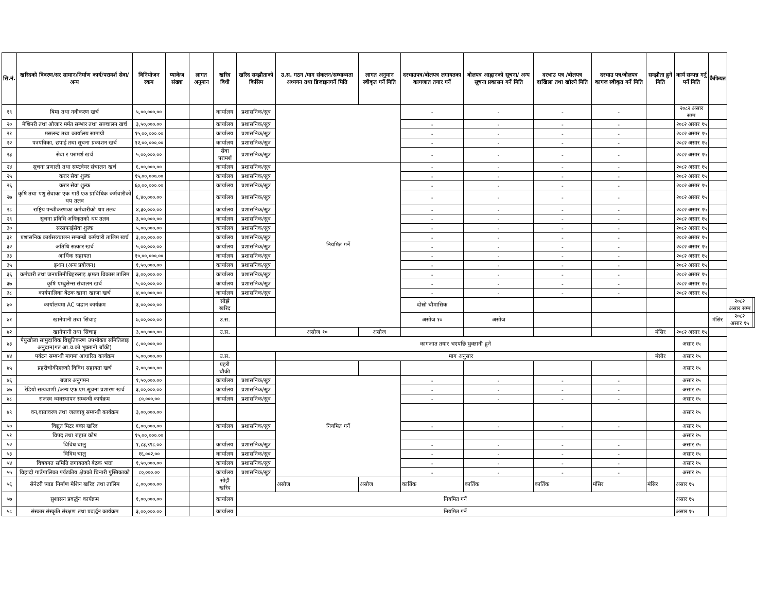| सि.नं. | खरिदको विवरण/सर सामान/निर्माण कार्य/परामर्श सेवा/अन्य | विनियोजन रकम | प्याकेज संख्या | लागत अनुमान | खरिद विधी | खरिद सम्झौताको किसिम | उ.स. गठन /माग संकलन/सम्भाव्यता अध्ययन तथा डिजाइनगर्ने मिति | लागत अनुमान स्वीकृत गर्ने मिति | दरभाउपत्र/बोलपत्र लगायतका कागजात तयार गर्ने | बोलपत्र आह्वानको सूचना/ अन्य सूचना प्रकासन गर्ने मिति | दरभाउ पत्र /बोलपत्र दाखिला तथा खोल्ने मिति | दरभाउ पत्र/बोलपत्र कागज स्वीकृत गर्ने मिति | सम्झौता हुने मिति | कार्य सम्पन्न गर्नु पर्ने मिति | कैफियत | | |
| --- | --- | --- | --- | --- | --- | --- | --- | --- | --- | --- | --- | --- | --- | --- | --- | --- | --- |
| १९ | बिमा तथा नवीकरण खर्च | ५,००,०००.०० | | | कार्यालय | प्रशासनिक/सुत्र | | | - | - | - | - | | २०८२ असार सम्म | | | |
| २० | मेशिनरी तथा औजार मर्मत सम्भार तथा सञ्चालन खर्च | ३,५०,०००.०० | | | कार्यालय | प्रशासनिक/सुत्र | | | - | - | - | - | | २०८२ असार १५ | | | |
| २१ | मसलन्द तथा कार्यालय सामाग्री | १५,००,०००.०० | | | कार्यालय | प्रशासनिक/सुत्र | | | - | - | - | - | | २०८२ असार १५ | | | |
| २२ | पत्रपत्रिका, छपाई तथा सूचना प्रकाशन खर्च | १२,००,०००.०० | | | कार्यालय | प्रशासनिक/सुत्र | | | - | - | - | - | | २०८२ असार १५ | | | |
| २३ | सेवा र परामर्श खर्च | ५,००,०००.०० | | | सेवा परामर्श | प्रशासनिक/सुत्र | | | - | - | - | - | | २०८२ असार १५ | | | |
| २४ | सूचना प्रणाली तथा सफ्टवेयर संचालन खर्च | ६,००,०००.०० | | | कार्यालय | प्रशासनिक/सुत्र | नियमित गर्ने | | - | - | - | - | | २०८२ असार १५ | | | |
| २५ | करार सेवा शुल्क | १५,००,०००.०० | | | कार्यालय | प्रशासनिक/सुत्र | | | - | - | - | - | | २०८२ असार १५ | | | |
| २६ | करार सेवा शुल्क | ६०,००,०००.०० | | | कार्यालय | प्रशासनिक/सुत्र | | | - | - | - | - | | २०८२ असार १५ | | | |
| २७ | कृषि तथा पशु सेवाका एक गाउँ एक प्राविधिक कर्मचारीको थप तलव | ६,४०,०००.०० | | | कार्यालय | प्रशासनिक/सुत्र | | | - | - | - | - | | २०८२ असार १५ | | | |
| २८ | राष्ट्रिय पन्जीकरणका कर्मचारीको थप तलव | ४,३०,०००.०० | | | कार्यालय | प्रशासनिक/सुत्र | | | - | - | - | - | | २०८२ असार १५ | | | |
| २९ | सूचना प्रविधि अधिकृतको थप तलव | ३,००,०००.०० | | | कार्यालय | प्रशासनिक/सुत्र | | | - | - | - | - | | २०८२ असार १५ | | | |
| ३० | सरसफाईसेवा शुल्क | ५,००,०००.०० | | | कार्यालय | प्रशासनिक/सुत्र | | | - | - | - | - | | २०८२ असार १५ | | | |
| ३१ | प्रशासनिक कार्यसञ्चालन सम्बन्धी कर्मचारी तालिम खर्च | ३,००,०००.०० | | | कार्यालय | प्रशासनिक/सुत्र | | | - | - | - | - | | २०८२ असार १५ | | | |
| ३२ | अतिथि सत्कार खर्च | ५,००,०००.०० | | | कार्यालय | प्रशासनिक/सुत्र | | | - | - | - | - | | २०८२ असार १५ | | | |
| ३३ | आर्थिक सहायता | १०,००,०००.०० | | | कार्यालय | प्रशासनिक/सुत्र | | | - | - | - | - | | २०८२ असार १५ | | | |
| ३५ | इन्धन (अन्य प्रयोजन) | १,५०,०००.०० | | | कार्यालय | प्रशासनिक/सुत्र | | | - | - | - | - | | २०८२ असार १५ | | | |
| ३६ | कर्मचारी तथा जनप्रतिनीधिहरुलाइ क्षमता विकास तालिम | ३,००,०००.०० | | | कार्यालय | प्रशासनिक/सुत्र | | | - | - | - | - | | २०८२ असार १५ | | | |
| ३७ | कृषि एम्बुलेन्स संचालन खर्च | ५,००,०००.०० | | | कार्यालय | प्रशासनिक/सुत्र | | | - | - | - | - | | २०८२ असार १५ | | | |
| ३८ | कार्यपालिका बैठक खाना खाजा खर्च | ४,००,०००.०० | | | कार्यालय | प्रशासनिक/सुत्र | | | - | - | - | - | | २०८२ असार १५ | | | |
| ४० | कार्यालयमा AC जडान कार्यक्रम | ३,००,०००.०० | | | सोझै खरिद | | | | दोस्रो चौमासिक | | | | | | | २०८२ असार सम्म | |
| ४१ | खानेपानी तथा सिंचाइ | ७,००,०००.०० | | | उ.स. | | | | असोज १० | असोज | | | | | मंसिर | २०८२ असार १५ | |
| ४२ | खानेपानी तथा सिंचाइ | ३,००,०००.०० | | | उ.स. | | असोज १० | असोज | | | | | मंसिर | २०८२ असार १५ | | | |
| ४३ | पैयुखोला सामुदायिक विद्युतिकरण उपभोक्ता समितिलाइ अनुदान(गत आ.व.को भुक्तानी बाँकी) | ८,००,०००.०० | | | | कागजात तयार भएपछि भुक्तानी हुने | | | | | | | | असार १५ | | | |
| ४४ | पर्यटन सम्बन्धी मागमा आधारित कार्यक्रम | ५,००,०००.०० | | | उ.स. | | माग अनुसार | | | | | | मंसीर | असार १५ | | | |
| ४५ | प्रहरीचौकीहरुको विविध सहायता खर्च | २,००,०००.०० | | | प्रहरी चौकी | | | | | | | | | असार १५ | | | |
| ४६ | बजार अनुगमन | १,५०,०००.०० | | | कार्यालय | प्रशासनिक/सुत्र | नियमित गर्ने | | - | - | - | - | | असार १५ | | | |
| ४७ | रेडियो सत्यवाणी /अन्य एफ.एम.सूचना प्रशारण खर्च | ३,००,०००.०० | | | कार्यालय | प्रशासनिक/सुत्र | | | - | - | - | - | | असार १५ | | | |
| ४८ | राजस्व व्यवस्थापन सम्बन्धी कार्यक्रम | ८०,०००.०० | | | कार्यालय | प्रशासनिक/सुत्र | | | - | - | - | - | | असार १५ | | | |
| ४९ | वन,वातावरण तथा जलवायु सम्बन्धी कार्यक्रम | ३,००,०००.०० | | | | | | | | | | | | असार १५ | | | |
| ५० | विद्युत मिटर बक्स खरिद | ६,००,०००.०० | | | कार्यालय | प्रशासनिक/सुत्र | | | - | - | - | - | | असार १५ | | | |
| ५१ | विपद तथा राहात कोष | १५,००,०००.०० | | | | | | | | | | | | असार १५ | | | |
| ५२ | विविध चालु | १,८३,९९८.०० | | | कार्यालय | प्रशासनिक/सुत्र | | | - | - | - | - | | असार १५ | | | |
| ५३ | विविध चालु | १६,००२.०० | | | कार्यालय | प्रशासनिक/सुत्र | | | - | - | - | - | | असार १५ | | | |
| ५४ | विषयगत समिति लगायतको बैठक भत्ता | १,५०,०००.०० | | | कार्यालय | प्रशासनिक/सुत्र | | | - | - | - | - | | असार १५ | | | |
| ५५ | विहादी गाउँपालिका पर्यटकीय क्षेत्रको चिनारी पुस्तिकाको | ८०,०००.०० | | | कार्यालय | प्रशासनिक/सुत्र | | | - | - | - | - | | असार १५ | | | |
| ५६ | सेनेटरी प्याड निर्माण मेशिन खरिद तथा तालिम | ८,००,०००.०० | | | सोझै खरिद | | असोज | असोज | कार्तिक | कार्तिक | कार्तिक | मंसिर | मंसिर | असार १५ | | | |
| ५७ | सुशासन प्रवर्द्धन कार्यक्रम | १,००,०००.०० | | | कार्यालय | नियमित गर्ने | | | | | | | | असार १५ | | | |
| ५८ | संस्कार संस्कृति संरक्षण तथा प्रवर्द्धन कार्यक्रम | ३,००,०००.०० | | | कार्यालय | नियमित गर्ने | | | | | | | | असार १५ | | | |